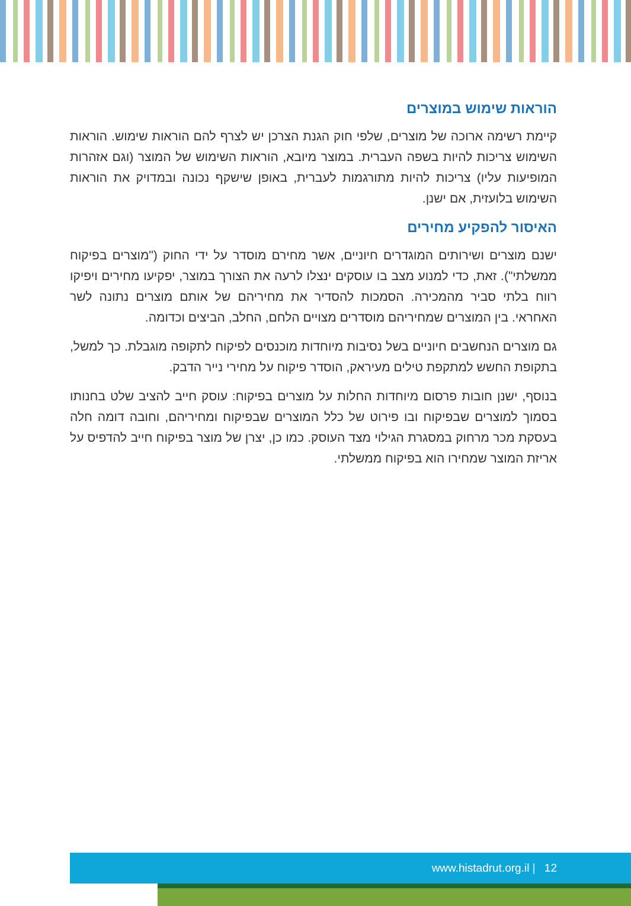הוראות שימוש במוצרים
קיימת רשימה ארוכה של מוצרים, שלפי חוק הגנת הצרכן יש לצרף להם הוראות שימוש. הוראות השימוש צריכות להיות בשפה העברית. במוצר מיובא, הוראות השימוש של המוצר (וגם אזהרות המופיעות עליו) צריכות להיות מתורגמות לעברית, באופן שישקף נכונה ובמדויק את הוראות השימוש בלועזית, אם ישנן.
האיסור להפקיע מחירים
ישנם מוצרים ושירותים המוגדרים חיוניים, אשר מחירם מוסדר על ידי החוק ("מוצרים בפיקוח ממשלתי"). זאת, כדי למנוע מצב בו עוסקים ינצלו לרעה את הצורך במוצר, יפקיעו מחירים ויפיקו רווח בלתי סביר מהמכירה. הסמכות להסדיר את מחיריהם של אותם מוצרים נתונה לשר האחראי. בין המוצרים שמחיריהם מוסדרים מצויים הלחם, החלב, הביצים וכדומה.
גם מוצרים הנחשבים חיוניים בשל נסיבות מיוחדות מוכנסים לפיקוח לתקופה מוגבלת. כך למשל, בתקופת החשש למתקפת טילים מעיראק, הוסדר פיקוח על מחירי נייר הדבק.
בנוסף, ישנן חובות פרסום מיוחדות החלות על מוצרים בפיקוח: עוסק חייב להציב שלט בחנותו בסמוך למוצרים שבפיקוח ובו פירוט של כלל המוצרים שבפיקוח ומחיריהם, וחובה דומה חלה בעסקת מכר מרחוק במסגרת הגילוי מצד העוסק. כמו כן, יצרן של מוצר בפיקוח חייב להדפיס על אריזת המוצר שמחירו הוא בפיקוח ממשלתי.
12 | www.histadrut.org.il